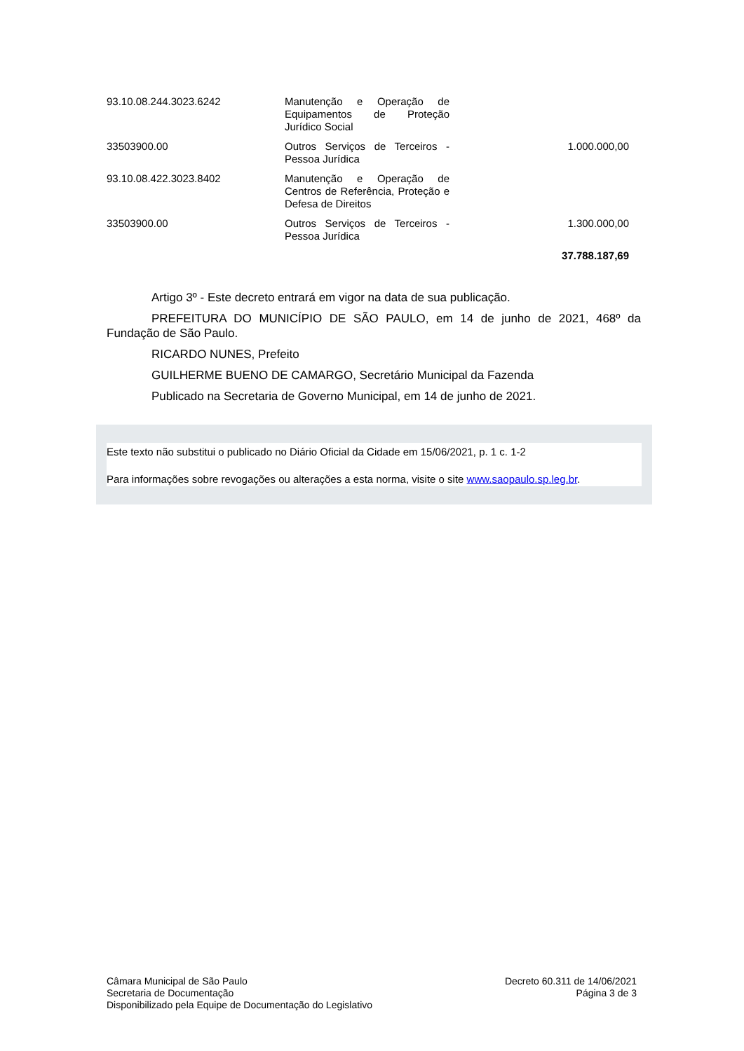| 93.10.08.244.3023.6242 | Manutenção e Operação de Equipamentos de Proteção Jurídico Social | |
| 33503900.00 | Outros Serviços de Terceiros - Pessoa Jurídica | 1.000.000,00 |
| 93.10.08.422.3023.8402 | Manutenção e Operação de Centros de Referência, Proteção e Defesa de Direitos | |
| 33503900.00 | Outros Serviços de Terceiros - Pessoa Jurídica | 1.300.000,00 |
| | | 37.788.187,69 |
Artigo 3º - Este decreto entrará em vigor na data de sua publicação.
PREFEITURA DO MUNICÍPIO DE SÃO PAULO, em 14 de junho de 2021, 468º da Fundação de São Paulo.
RICARDO NUNES, Prefeito
GUILHERME BUENO DE CAMARGO, Secretário Municipal da Fazenda
Publicado na Secretaria de Governo Municipal, em 14 de junho de 2021.
Este texto não substitui o publicado no Diário Oficial da Cidade em 15/06/2021, p. 1 c. 1-2
Para informações sobre revogações ou alterações a esta norma, visite o site www.saopaulo.sp.leg.br.
Câmara Municipal de São Paulo
Secretaria de Documentação
Disponibilizado pela Equipe de Documentação do Legislativo
Decreto 60.311 de 14/06/2021
Página 3 de 3